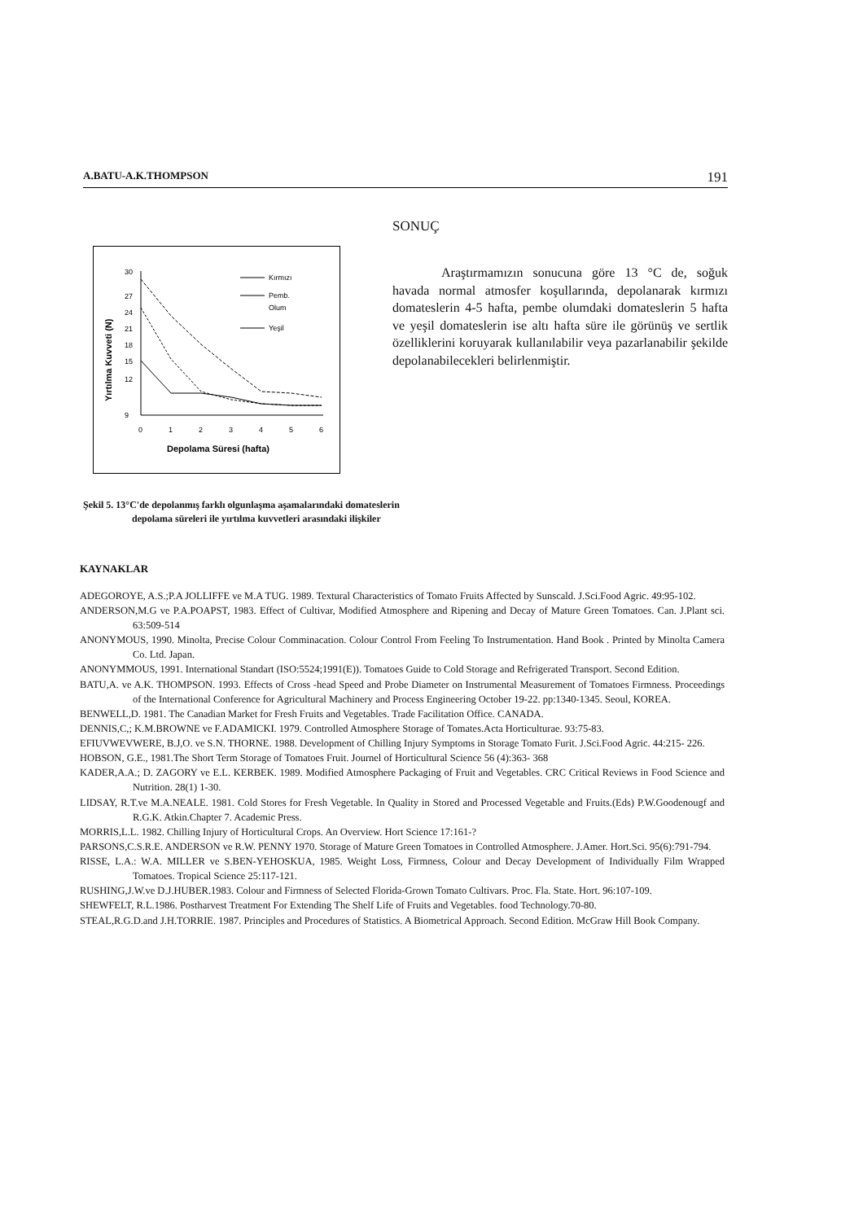A.BATU-A.K.THOMPSON 191
Yırtılma Kuvveti (N)
30
27
24
21
18
15
12
9
0
1
2
3
4
5
6
Depolama Süresi (hafta)
Kırmızı
Pemb.
Olum
Yeşil
Şekil 5. 13°C'de depolanmış farklı olgunlaşma aşamalarındaki domateslerin depolama süreleri ile yırtılma kuvvetleri arasındaki ilişkiler
SONUÇ
Araştırmamızın sonucuna göre 13 °C de, soğuk havada normal atmosfer koşullarında, depolanarak kırmızı domateslerin 4-5 hafta, pembe olumdaki domateslerin 5 hafta ve yeşil domateslerin ise altı hafta süre ile görünüş ve sertlik özelliklerini koruyarak kullanılabilir veya pazarlanabilir şekilde depolanabilecekleri belirlenmiştir.
KAYNAKLAR
ADEGOROYE, A.S.;P.A JOLLIFFE ve M.A TUG. 1989. Textural Characteristics of Tomato Fruits Affected by Sunscald. J.Sci.Food Agric. 49:95-102.
ANDERSON,M.G ve P.A.POAPST, 1983. Effect of Cultivar, Modified Atmosphere and Ripening and Decay of Mature Green Tomatoes. Can. J.Plant sci. 63:509-514
ANONYMOUS, 1990. Minolta, Precise Colour Comminacation. Colour Control From Feeling To Instrumentation. Hand Book . Printed by Minolta Camera Co. Ltd. Japan.
ANONYMMOUS, 1991. International Standart (ISO:5524;1991(E)). Tomatoes Guide to Cold Storage and Refrigerated Transport. Second Edition.
BATU,A. ve A.K. THOMPSON. 1993. Effects of Cross -head Speed and Probe Diameter on Instrumental Measurement of Tomatoes Firmness. Proceedings of the International Conference for Agricultural Machinery and Process Engineering October 19-22. pp:1340-1345. Seoul, KOREA.
BENWELL,D. 1981. The Canadian Market for Fresh Fruits and Vegetables. Trade Facilitation Office. CANADA.
DENNIS,C,; K.M.BROWNE ve F.ADAMICKI. 1979. Controlled Atmosphere Storage of Tomates.Acta Horticulturae. 93:75-83.
EFIUVWEVWERE, B.J,O. ve S.N. THORNE. 1988. Development of Chilling Injury Symptoms in Storage Tomato Furit. J.Sci.Food Agric. 44:215- 226.
HOBSON, G.E., 1981.The Short Term Storage of Tomatoes Fruit. Journel of Horticultural Science 56 (4):363- 368
KADER,A.A.; D. ZAGORY ve E.L. KERBEK. 1989. Modified Atmosphere Packaging of Fruit and Vegetables. CRC Critical Reviews in Food Science and Nutrition. 28(1) 1-30.
LIDSAY, R.T.ve M.A.NEALE. 1981. Cold Stores for Fresh Vegetable. In Quality in Stored and Processed Vegetable and Fruits.(Eds) P.W.Goodenougf and R.G.K. Atkin.Chapter 7. Academic Press.
MORRIS,L.L. 1982. Chilling Injury of Horticultural Crops. An Overview. Hort Science 17:161-?
PARSONS,C.S.R.E. ANDERSON ve R.W. PENNY 1970. Storage of Mature Green Tomatoes in Controlled Atmosphere. J.Amer. Hort.Sci. 95(6):791-794.
RISSE, L.A.: W.A. MILLER ve S.BEN-YEHOSKUA, 1985. Weight Loss, Firmness, Colour and Decay Development of Individually Film Wrapped Tomatoes. Tropical Science 25:117-121.
RUSHING,J.W.ve D.J.HUBER.1983. Colour and Firmness of Selected Florida-Grown Tomato Cultivars. Proc. Fla. State. Hort. 96:107-109.
SHEWFELT, R.L.1986. Postharvest Treatment For Extending The Shelf Life of Fruits and Vegetables. food Technology.70-80.
STEAL,R.G.D.and J.H.TORRIE. 1987. Principles and Procedures of Statistics. A Biometrical Approach. Second Edition. McGraw Hill Book Company.